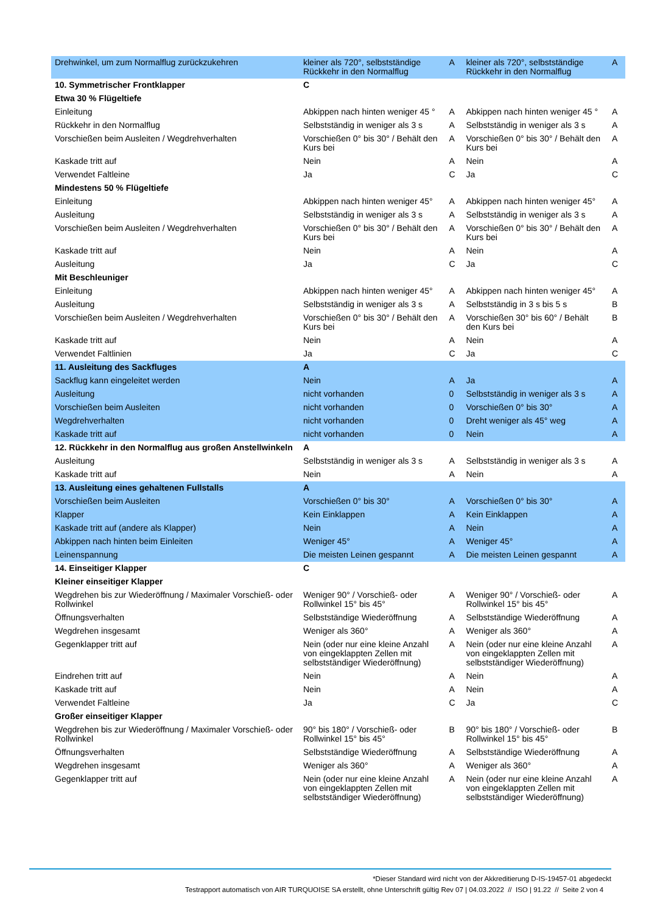| Drehwinkel, um zum Normalflug zurückzukehren | kleiner als 720°, selbstständige Rückkehr in den Normalflug | A | kleiner als 720°, selbstständige Rückkehr in den Normalflug | A |
| 10. Symmetrischer Frontklapper | C | | | |
| Etwa 30 % Flügeltiefe | | | | |
| Einleitung | Abkippen nach hinten weniger 45 ° | A | Abkippen nach hinten weniger 45 ° | A |
| Rückkehr in den Normalflug | Selbstständig in weniger als 3 s | A | Selbstständig in weniger als 3 s | A |
| Vorschießen beim Ausleiten / Wegdrehverhalten | Vorschießen 0° bis 30° / Behält den Kurs bei | A | Vorschießen 0° bis 30° / Behält den Kurs bei | A |
| Kaskade tritt auf | Nein | A | Nein | A |
| Verwendet Faltleine | Ja | C | Ja | C |
| Mindestens 50 % Flügeltiefe | | | | |
| Einleitung | Abkippen nach hinten weniger 45° | A | Abkippen nach hinten weniger 45° | A |
| Ausleitung | Selbstständig in weniger als 3 s | A | Selbstständig in weniger als 3 s | A |
| Vorschießen beim Ausleiten / Wegdrehverhalten | Vorschießen 0° bis 30° / Behält den Kurs bei | A | Vorschießen 0° bis 30° / Behält den Kurs bei | A |
| Kaskade tritt auf | Nein | A | Nein | A |
| Ausleitung | Ja | C | Ja | C |
| Mit Beschleuniger | | | | |
| Einleitung | Abkippen nach hinten weniger 45° | A | Abkippen nach hinten weniger 45° | A |
| Ausleitung | Selbstständig in weniger als 3 s | A | Selbstständig in 3 s bis 5 s | B |
| Vorschießen beim Ausleiten / Wegdrehverhalten | Vorschießen 0° bis 30° / Behält den Kurs bei | A | Vorschießen 30° bis 60° / Behält den Kurs bei | B |
| Kaskade tritt auf | Nein | A | Nein | A |
| Verwendet Faltlinien | Ja | C | Ja | C |
| 11. Ausleitung des Sackfluges | A | | | |
| Sackflug kann eingeleitet werden | Nein | A | Ja | A |
| Ausleitung | nicht vorhanden | 0 | Selbstständig in weniger als 3 s | A |
| Vorschießen beim Ausleiten | nicht vorhanden | 0 | Vorschießen 0° bis 30° | A |
| Wegdrehverhalten | nicht vorhanden | 0 | Dreht weniger als 45° weg | A |
| Kaskade tritt auf | nicht vorhanden | 0 | Nein | A |
| 12. Rückkehr in den Normalflug aus großen Anstellwinkeln | A | | | |
| Ausleitung | Selbstständig in weniger als 3 s | A | Selbstständig in weniger als 3 s | A |
| Kaskade tritt auf | Nein | A | Nein | A |
| 13. Ausleitung eines gehaltenen Fullstalls | A | | | |
| Vorschießen beim Ausleiten | Vorschießen 0° bis 30° | A | Vorschießen 0° bis 30° | A |
| Klapper | Kein Einklappen | A | Kein Einklappen | A |
| Kaskade tritt auf (andere als Klapper) | Nein | A | Nein | A |
| Abkippen nach hinten beim Einleiten | Weniger 45° | A | Weniger 45° | A |
| Leinenspannung | Die meisten Leinen gespannt | A | Die meisten Leinen gespannt | A |
| 14. Einseitiger Klapper | C | | | |
| Kleiner einseitiger Klapper | | | | |
| Wegdrehen bis zur Wiederöffnung / Maximaler Vorschieß- oder Rollwinkel | Weniger 90° / Vorschieß- oder Rollwinkel 15° bis 45° | A | Weniger 90° / Vorschieß- oder Rollwinkel 15° bis 45° | A |
| Öffnungsverhalten | Selbstständige Wiederöffnung | A | Selbstständige Wiederöffnung | A |
| Wegdrehen insgesamt | Weniger als 360° | A | Weniger als 360° | A |
| Gegenklapper tritt auf | Nein (oder nur eine kleine Anzahl von eingeklappten Zellen mit selbstständiger Wiederöffnung) | A | Nein (oder nur eine kleine Anzahl von eingeklappten Zellen mit selbstständiger Wiederöffnung) | A |
| Eindrehen tritt auf | Nein | A | Nein | A |
| Kaskade tritt auf | Nein | A | Nein | A |
| Verwendet Faltleine | Ja | C | Ja | C |
| Großer einseitiger Klapper | | | | |
| Wegdrehen bis zur Wiederöffnung / Maximaler Vorschieß- oder Rollwinkel | 90° bis 180° / Vorschieß- oder Rollwinkel 15° bis 45° | B | 90° bis 180° / Vorschieß- oder Rollwinkel 15° bis 45° | B |
| Öffnungsverhalten | Selbstständige Wiederöffnung | A | Selbstständige Wiederöffnung | A |
| Wegdrehen insgesamt | Weniger als 360° | A | Weniger als 360° | A |
| Gegenklapper tritt auf | Nein (oder nur eine kleine Anzahl von eingeklappten Zellen mit selbstständiger Wiederöffnung) | A | Nein (oder nur eine kleine Anzahl von eingeklappten Zellen mit selbstständiger Wiederöffnung) | A |
*Dieser Standard wird nicht von der Akkreditierung D-IS-19457-01 abgedeckt
Testrapport automatisch von AIR TURQUOISE SA erstellt, ohne Unterschrift gültig Rev 07 | 04.03.2022 // ISO | 91.22 // Seite 2 von 4